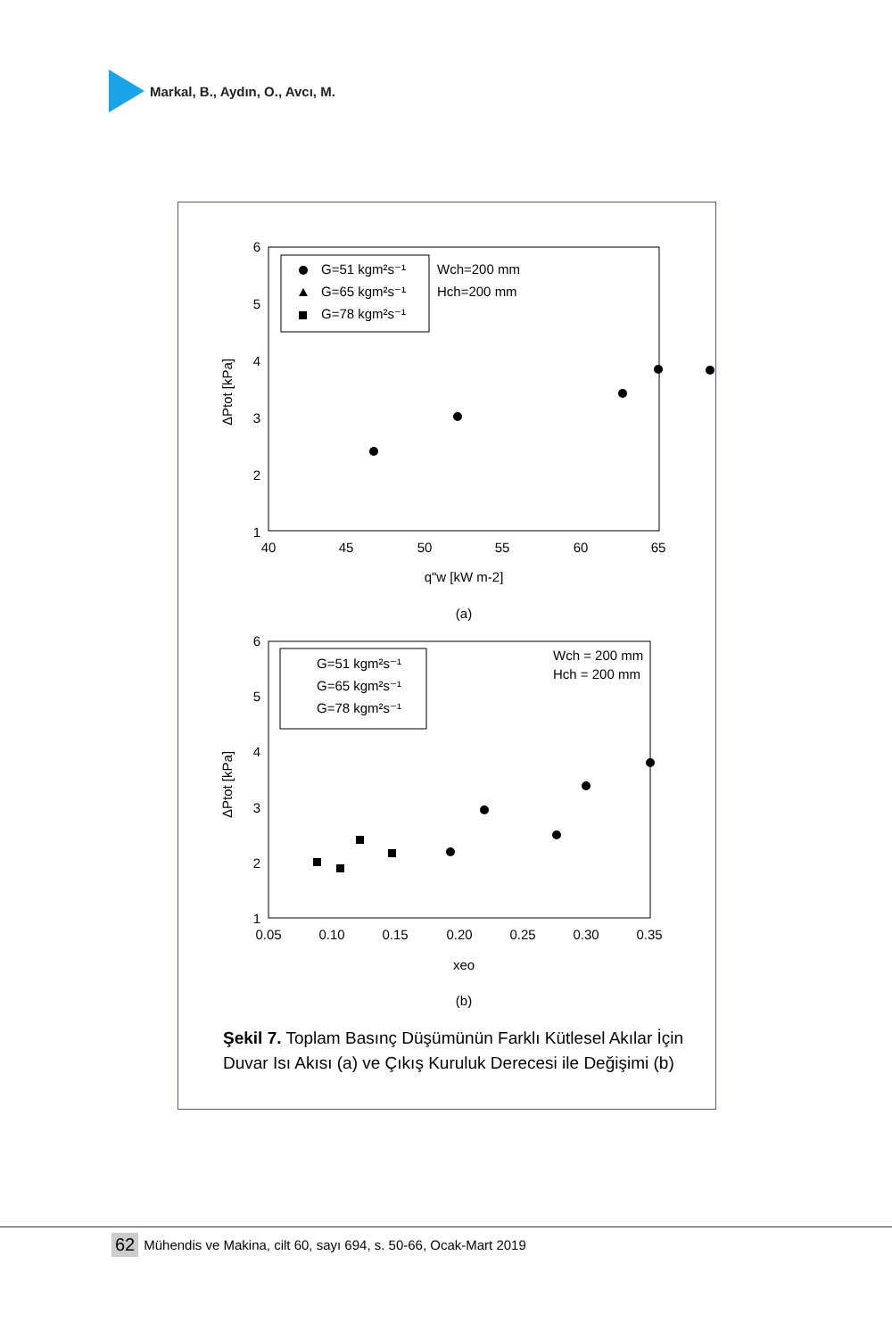Markal, B., Aydın, O., Avcı, M.
6
5
4
3
2
1
40
45
50
55
60
65
q"w [kW m-2]
(a)
ΔPtot [kPa]
G=51 kgm²s⁻¹
G=65 kgm²s⁻¹
G=78 kgm²s⁻¹
Wch=200 mm
Hch=200 mm
6
5
4
3
2
1
0.05
0.10
0.15
0.20
0.25
0.30
0.35
xeo
(b)
ΔPtot [kPa]
G=51 kgm²s⁻¹
G=65 kgm²s⁻¹
G=78 kgm²s⁻¹
Wch = 200 mm
Hch = 200 mm
Şekil 7. Toplam Basınç Düşümünün Farklı Kütlesel Akılar İçin Duvar Isı Akısı (a) ve Çıkış Kuruluk Derecesi ile Değişimi (b)
62 Mühendis ve Makina, cilt 60, sayı 694, s. 50-66, Ocak-Mart 2019